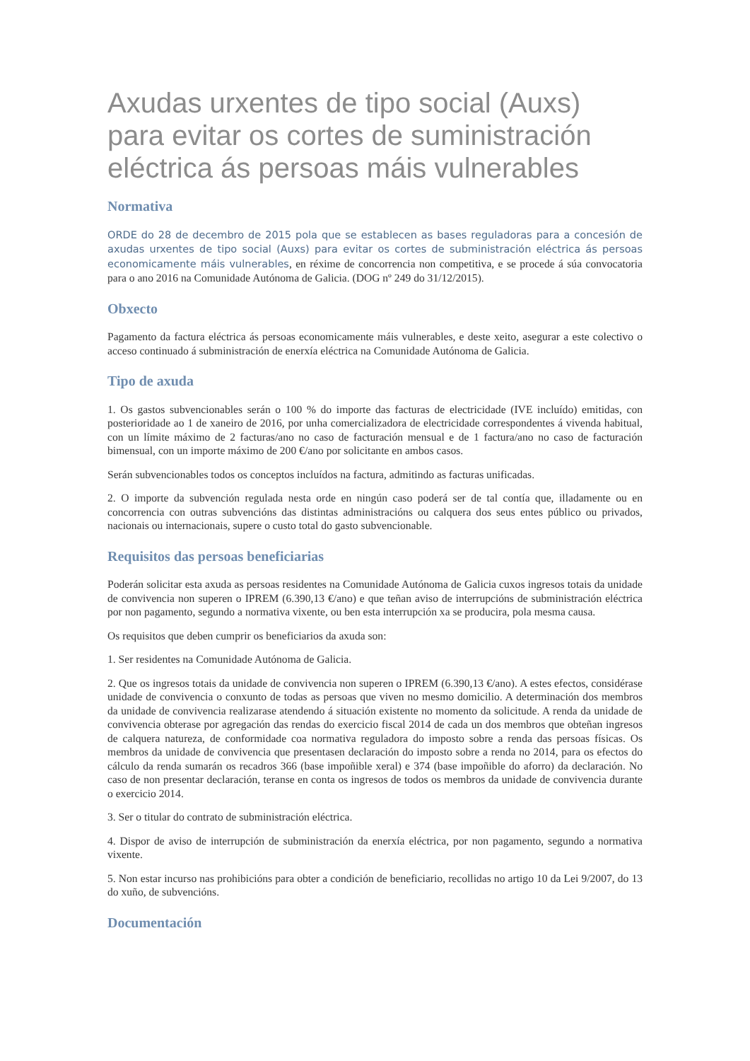Axudas urxentes de tipo social (Auxs) para evitar os cortes de suministración eléctrica ás persoas máis vulnerables
Normativa
ORDE do 28 de decembro de 2015 pola que se establecen as bases reguladoras para a concesión de axudas urxentes de tipo social (Auxs) para evitar os cortes de subministración eléctrica ás persoas economicamente máis vulnerables, en réxime de concorrencia non competitiva, e se procede á súa convocatoria para o ano 2016 na Comunidade Autónoma de Galicia. (DOG nº 249 do 31/12/2015).
Obxecto
Pagamento da factura eléctrica ás persoas economicamente máis vulnerables, e deste xeito, asegurar a este colectivo o acceso continuado á subministración de enerxía eléctrica na Comunidade Autónoma de Galicia.
Tipo de axuda
1. Os gastos subvencionables serán o 100 % do importe das facturas de electricidade (IVE incluído) emitidas, con posterioridade ao 1 de xaneiro de 2016, por unha comercializadora de electricidade correspondentes á vivenda habitual, con un límite máximo de 2 facturas/ano no caso de facturación mensual e de 1 factura/ano no caso de facturación bimensual, con un importe máximo de 200 €/ano por solicitante en ambos casos.
Serán subvencionables todos os conceptos incluídos na factura, admitindo as facturas unificadas.
2. O importe da subvención regulada nesta orde en ningún caso poderá ser de tal contía que, illadamente ou en concorrencia con outras subvencións das distintas administracións ou calquera dos seus entes público ou privados, nacionais ou internacionais, supere o custo total do gasto subvencionable.
Requisitos das persoas beneficiarias
Poderán solicitar esta axuda as persoas residentes na Comunidade Autónoma de Galicia cuxos ingresos totais da unidade de convivencia non superen o IPREM (6.390,13 €/ano) e que teñan aviso de interrupcións de subministración eléctrica por non pagamento, segundo a normativa vixente, ou ben esta interrupción xa se producira, pola mesma causa.
Os requisitos que deben cumprir os beneficiarios da axuda son:
1. Ser residentes na Comunidade Autónoma de Galicia.
2. Que os ingresos totais da unidade de convivencia non superen o IPREM (6.390,13 €/ano). A estes efectos, considérase unidade de convivencia o conxunto de todas as persoas que viven no mesmo domicilio. A determinación dos membros da unidade de convivencia realizarase atendendo á situación existente no momento da solicitude. A renda da unidade de convivencia obterase por agregación das rendas do exercicio fiscal 2014 de cada un dos membros que obteñan ingresos de calquera natureza, de conformidade coa normativa reguladora do imposto sobre a renda das persoas físicas. Os membros da unidade de convivencia que presentasen declaración do imposto sobre a renda no 2014, para os efectos do cálculo da renda sumarán os recadros 366 (base impoñible xeral) e 374 (base impoñible do aforro) da declaración. No caso de non presentar declaración, teranse en conta os ingresos de todos os membros da unidade de convivencia durante o exercicio 2014.
3. Ser o titular do contrato de subministración eléctrica.
4. Dispor de aviso de interrupción de subministración da enerxía eléctrica, por non pagamento, segundo a normativa vixente.
5. Non estar incurso nas prohibicións para obter a condición de beneficiario, recollidas no artigo 10 da Lei 9/2007, do 13 do xuño, de subvencións.
Documentación